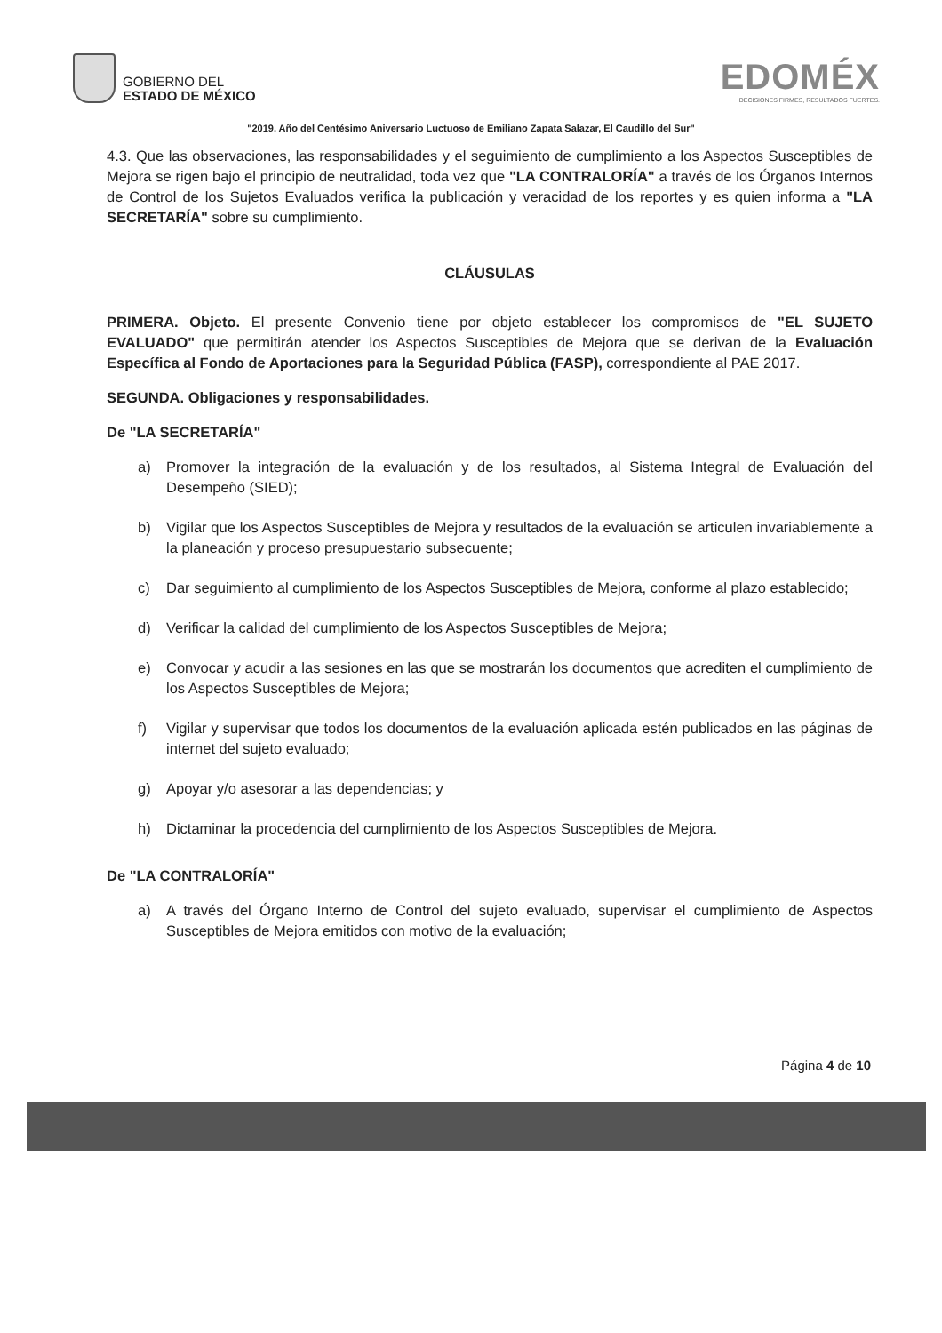GOBIERNO DEL
ESTADO DE MÉXICO
EDOMÉX
DECISIONES FIRMES, RESULTADOS FUERTES.
"2019. Año del Centésimo Aniversario Luctuoso de Emiliano Zapata Salazar, El Caudillo del Sur"
4.3. Que las observaciones, las responsabilidades y el seguimiento de cumplimiento a los Aspectos Susceptibles de Mejora se rigen bajo el principio de neutralidad, toda vez que "LA CONTRALORÍA" a través de los Órganos Internos de Control de los Sujetos Evaluados verifica la publicación y veracidad de los reportes y es quien informa a "LA SECRETARÍA" sobre su cumplimiento.
CLÁUSULAS
PRIMERA. Objeto. El presente Convenio tiene por objeto establecer los compromisos de "EL SUJETO EVALUADO" que permitirán atender los Aspectos Susceptibles de Mejora que se derivan de la Evaluación Específica al Fondo de Aportaciones para la Seguridad Pública (FASP), correspondiente al PAE 2017.
SEGUNDA. Obligaciones y responsabilidades.
De "LA SECRETARÍA"
a) Promover la integración de la evaluación y de los resultados, al Sistema Integral de Evaluación del Desempeño (SIED);
b) Vigilar que los Aspectos Susceptibles de Mejora y resultados de la evaluación se articulen invariablemente a la planeación y proceso presupuestario subsecuente;
c) Dar seguimiento al cumplimiento de los Aspectos Susceptibles de Mejora, conforme al plazo establecido;
d) Verificar la calidad del cumplimiento de los Aspectos Susceptibles de Mejora;
e) Convocar y acudir a las sesiones en las que se mostrarán los documentos que acrediten el cumplimiento de los Aspectos Susceptibles de Mejora;
f) Vigilar y supervisar que todos los documentos de la evaluación aplicada estén publicados en las páginas de internet del sujeto evaluado;
g) Apoyar y/o asesorar a las dependencias; y
h) Dictaminar la procedencia del cumplimiento de los Aspectos Susceptibles de Mejora.
De "LA CONTRALORÍA"
a) A través del Órgano Interno de Control del sujeto evaluado, supervisar el cumplimiento de Aspectos Susceptibles de Mejora emitidos con motivo de la evaluación;
Página 4 de 10